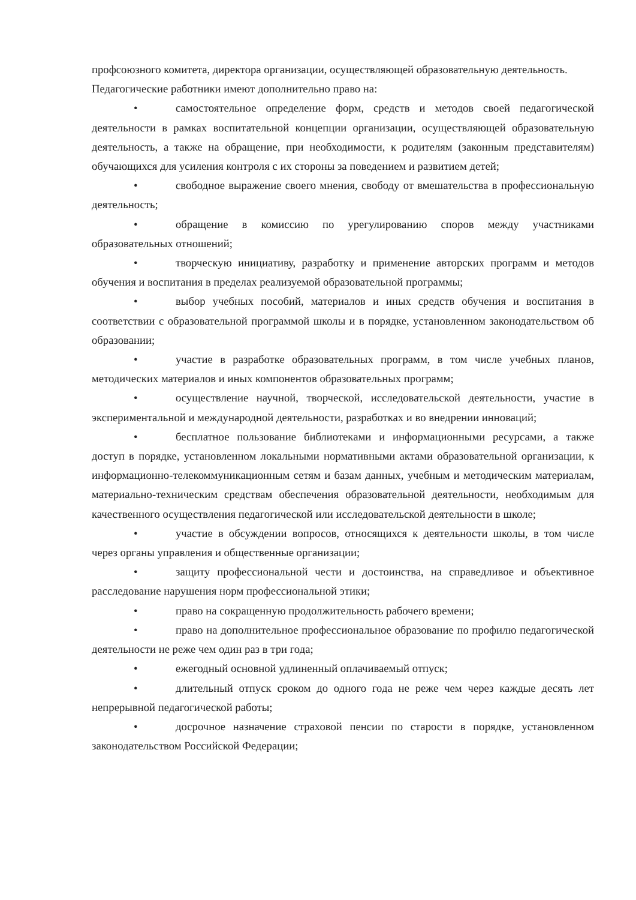профсоюзного комитета, директора организации, осуществляющей образовательную деятельность.
Педагогические работники имеют дополнительно право на:
• самостоятельное определение форм, средств и методов своей педагогической деятельности в рамках воспитательной концепции организации, осуществляющей образовательную деятельность, а также на обращение, при необходимости, к родителям (законным представителям) обучающихся для усиления контроля с их стороны за поведением и развитием детей;
• свободное выражение своего мнения, свободу от вмешательства в профессиональную деятельность;
• обращение в комиссию по урегулированию споров между участниками образовательных отношений;
• творческую инициативу, разработку и применение авторских программ и методов обучения и воспитания в пределах реализуемой образовательной программы;
• выбор учебных пособий, материалов и иных средств обучения и воспитания в соответствии с образовательной программой школы и в порядке, установленном законодательством об образовании;
• участие в разработке образовательных программ, в том числе учебных планов, методических материалов и иных компонентов образовательных программ;
• осуществление научной, творческой, исследовательской деятельности, участие в экспериментальной и международной деятельности, разработках и во внедрении инноваций;
• бесплатное пользование библиотеками и информационными ресурсами, а также доступ в порядке, установленном локальными нормативными актами образовательной организации, к информационно-телекоммуникационным сетям и базам данных, учебным и методическим материалам, материально-техническим средствам обеспечения образовательной деятельности, необходимым для качественного осуществления педагогической или исследовательской деятельности в школе;
• участие в обсуждении вопросов, относящихся к деятельности школы, в том числе через органы управления и общественные организации;
• защиту профессиональной чести и достоинства, на справедливое и объективное расследование нарушения норм профессиональной этики;
• право на сокращенную продолжительность рабочего времени;
• право на дополнительное профессиональное образование по профилю педагогической деятельности не реже чем один раз в три года;
• ежегодный основной удлиненный оплачиваемый отпуск;
• длительный отпуск сроком до одного года не реже чем через каждые десять лет непрерывной педагогической работы;
• досрочное назначение страховой пенсии по старости в порядке, установленном законодательством Российской Федерации;